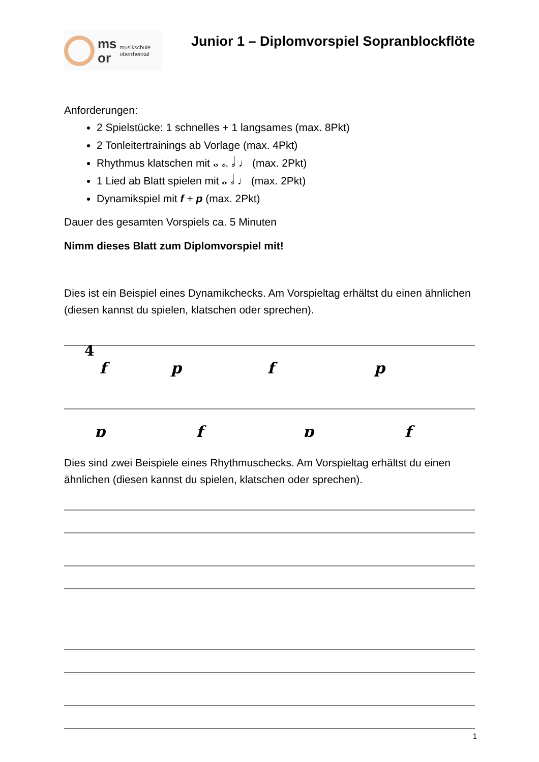ms
or
musikschule
oberrheintal
Junior 1 – Diplomvorspiel Sopranblockflöte
Anforderungen:
2 Spielstücke: 1 schnelles + 1 langsames (max. 8Pkt)
2 Tonleitertrainings ab Vorlage (max. 4Pkt)
Rhythmus klatschen mit 𝅝 𝅗𝅥. 𝅗𝅥 ♩ (max. 2Pkt)
1 Lied ab Blatt spielen mit 𝅝 𝅗𝅥 ♩ (max. 2Pkt)
Dynamikspiel mit f + p (max. 2Pkt)
Dauer des gesamten Vorspiels ca. 5 Minuten
Nimm dieses Blatt zum Diplomvorspiel mit!
Dies ist ein Beispiel eines Dynamikchecks. Am Vorspieltag erhältst du einen ähnlichen (diesen kannst du spielen, klatschen oder sprechen).
4
f
p
f
p
p
f
p
f
Dies sind zwei Beispiele eines Rhythmuschecks. Am Vorspieltag erhältst du einen ähnlichen (diesen kannst du spielen, klatschen oder sprechen).
1